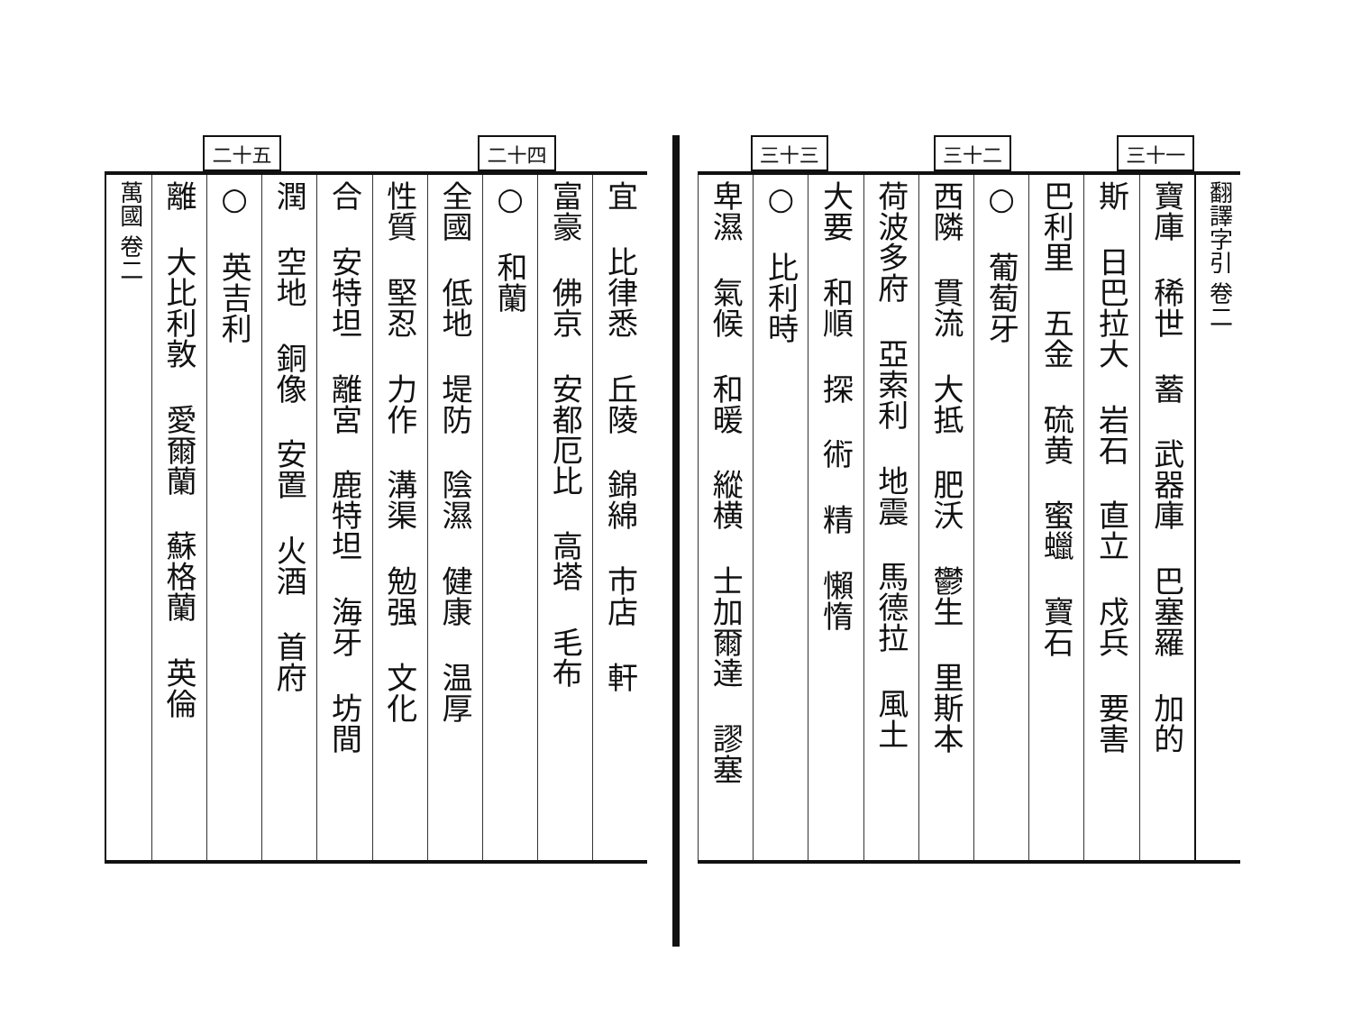三十一 三十二 三十三
翻譯字引 卷二
寶庫 稀世 蓄 武器庫 巴塞羅 加的
斯 日巴拉大 岩石 直立 戍兵 要害
巴利里 五金 硫黄 蜜蠟 寶石
○ 葡萄牙
西隣 貫流 大抵 肥沃 鬱生 里斯本
荷波多府 亞索利 地震 馬德拉 風土
大要 和順 探 術 精 懶惰
○ 比利時
卑濕 氣候 和暖 縱横 士加爾達 謬塞
二十四 二十五
宜 比律悉 丘陵 錦綿 市店 軒
富豪 佛京 安都厄比 高塔 毛布
○ 和蘭
全國 低地 堤防 陰濕 健康 温厚
性質 堅忍 力作 溝渠 勉强 文化
合 安特坦 離宮 鹿特坦 海牙 坊間
潤 空地 銅像 安置 火酒 首府
○ 英吉利
離 大比利敦 愛爾蘭 蘇格蘭 英倫
萬國 卷二